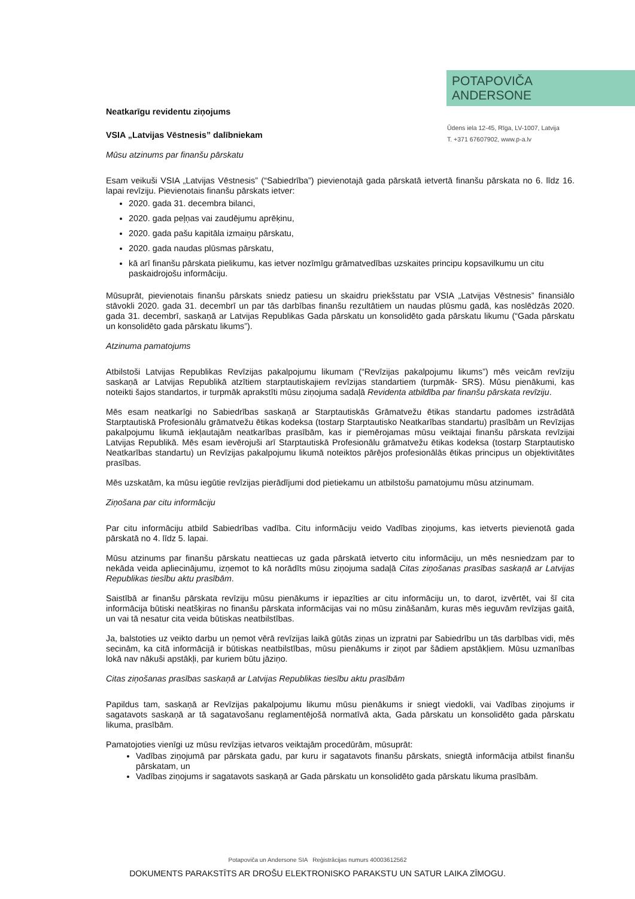POTAPOVIČA
ANDERSONE
Ūdens iela 12-45, Rīga, LV-1007, Latvija
T. +371 67607902, www.p-a.lv
Neatkarīgu revidentu ziņojums
VSIA „Latvijas Vēstnesis” dalībniekam
Mūsu atzinums par finanšu pārskatu
Esam veikuši VSIA „Latvijas Vēstnesis” (“Sabiedrība”) pievienotajā gada pārskatā ietvertā finanšu pārskata no 6. līdz 16. lapai revīziju. Pievienotais finanšu pārskats ietver:
2020. gada 31. decembra bilanci,
2020. gada peļņas vai zaudējumu aprēķinu,
2020. gada pašu kapitāla izmaiņu pārskatu,
2020. gada naudas plūsmas pārskatu,
kā arī finanšu pārskata pielikumu, kas ietver nozīmīgu grāmatvedības uzskaites principu kopsavilkumu un citu paskaidrojošu informāciju.
Mūsuprāt, pievienotais finanšu pārskats sniedz patiesu un skaidru priekšstatu par VSIA „Latvijas Vēstnesis” finansiālo stāvokli 2020. gada 31. decembrī un par tās darbības finanšu rezultātiem un naudas plūsmu gadā, kas noslēdzās 2020. gada 31. decembrī, saskaņā ar Latvijas Republikas Gada pārskatu un konsolidēto gada pārskatu likumu (“Gada pārskatu un konsolidēto gada pārskatu likums”).
Atzinuma pamatojums
Atbilstoši Latvijas Republikas Revīzijas pakalpojumu likumam (“Revīzijas pakalpojumu likums”) mēs veicām revīziju saskaņā ar Latvijas Republikā atzītiem starptautiskajiem revīzijas standartiem (turpmāk- SRS). Mūsu pienākumi, kas noteikti šajos standartos, ir turpmāk aprakstīti mūsu ziņojuma sadaļā Revidenta atbildība par finanšu pārskata revīziju.
Mēs esam neatkarīgi no Sabiedrības saskaņā ar Starptautiskās Grāmatvežu ētikas standartu padomes izstrādātā Starptautiskā Profesionālu grāmatvežu ētikas kodeksa (tostarp Starptautisko Neatkarības standartu) prasībām un Revīzijas pakalpojumu likumā iekļautajām neatkarības prasībām, kas ir piemērojamas mūsu veiktajai finanšu pārskata revīzijai Latvijas Republikā. Mēs esam ievērojuši arī Starptautiskā Profesionālu grāmatvežu ētikas kodeksa (tostarp Starptautisko Neatkarības standartu) un Revīzijas pakalpojumu likumā noteiktos pārējos profesionālās ētikas principus un objektivitātes prasības.
Mēs uzskatām, ka mūsu iegūtie revīzijas pierādījumi dod pietiekamu un atbilstošu pamatojumu mūsu atzinumam.
Ziņošana par citu informāciju
Par citu informāciju atbild Sabiedrības vadība. Citu informāciju veido Vadības ziņojums, kas ietverts pievienotā gada pārskatā no 4. līdz 5. lapai.
Mūsu atzinums par finanšu pārskatu neattiecas uz gada pārskatā ietverto citu informāciju, un mēs nesniedzam par to nekāda veida apliecinājumu, izņemot to kā norādīts mūsu ziņojuma sadaļā Citas ziņošanas prasības saskaņā ar Latvijas Republikas tiesību aktu prasībām.
Saistībā ar finanšu pārskata revīziju mūsu pienākums ir iepazīties ar citu informāciju un, to darot, izvērtēt, vai šī cita informācija būtiski neatšķiras no finanšu pārskata informācijas vai no mūsu zināšanām, kuras mēs ieguvām revīzijas gaitā, un vai tā nesatur cita veida būtiskas neatbilstības.
Ja, balstoties uz veikto darbu un ņemot vērā revīzijas laikā gūtās ziņas un izpratni par Sabiedrību un tās darbības vidi, mēs secinām, ka citā informācijā ir būtiskas neatbilstības, mūsu pienākums ir ziņot par šādiem apstākļiem. Mūsu uzmanības lokā nav nākuši apstākļi, par kuriem būtu jāziņo.
Citas ziņošanas prasības saskaņā ar Latvijas Republikas tiesību aktu prasībām
Papildus tam, saskaņā ar Revīzijas pakalpojumu likumu mūsu pienākums ir sniegt viedokli, vai Vadības ziņojums ir sagatavots saskaņā ar tā sagatavošanu reglamentējošā normatīvā akta, Gada pārskatu un konsolidēto gada pārskatu likuma, prasībām.
Pamatojoties vienīgi uz mūsu revīzijas ietvaros veiktajām procedūrām, mūsuprāt:
Vadības ziņojumā par pārskata gadu, par kuru ir sagatavots finanšu pārskats, sniegtā informācija atbilst finanšu pārskatam, un
Vadības ziņojums ir sagatavots saskaņā ar Gada pārskatu un konsolidēto gada pārskatu likuma prasībām.
Potapoviča un Andersone SIA Reģistrācijas numurs 40003612562
DOKUMENTS PARAKSTĪTS AR DROŠU ELEKTRONISKO PARAKSTU UN SATUR LAIKA ZĪMOGU.